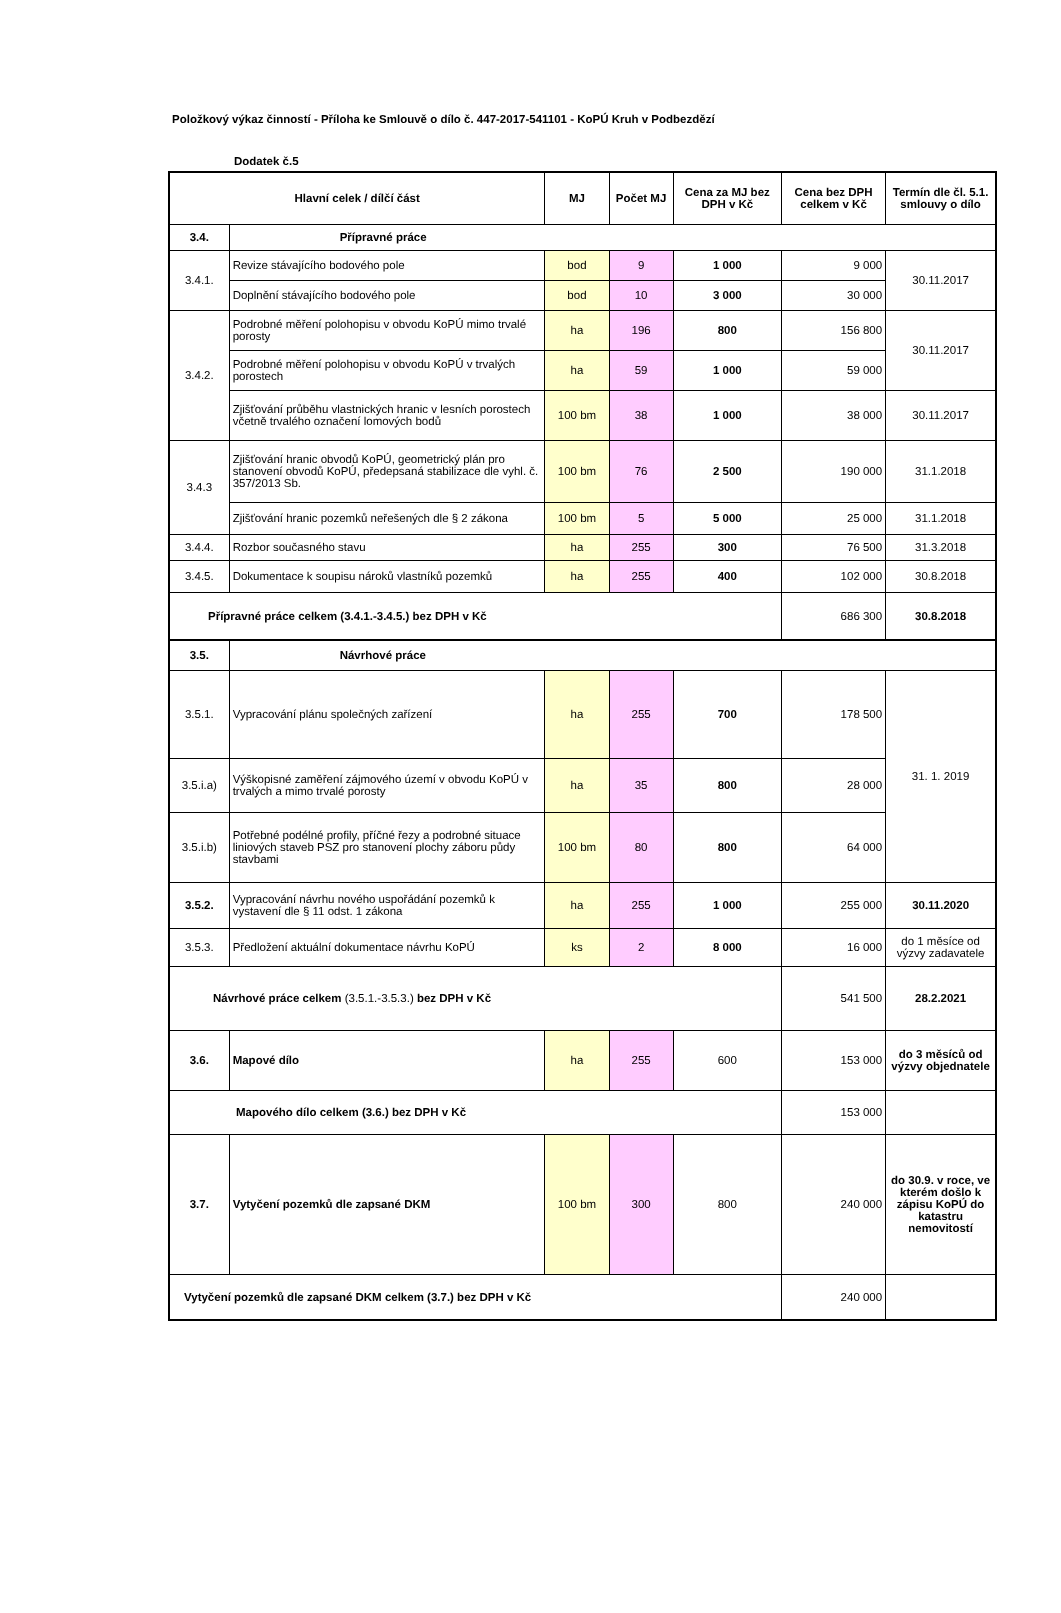Položkový výkaz činností - Příloha ke Smlouvě o dílo č. 447-2017-541101 - KoPÚ Kruh v Podbezdězí
Dodatek č.5
| Hlavní celek / dílčí část | | MJ | Počet MJ | Cena za MJ bez DPH v Kč | Cena bez DPH celkem v Kč | Termín dle čl. 5.1. smlouvy o dílo |
| --- | --- | --- | --- | --- | --- | --- |
| 3.4. | Přípravné práce | | | | | |
| 3.4.1. | Revize stávajícího bodového pole | bod | 9 | 1 000 | 9 000 | 30.11.2017 |
| | Doplnění stávajícího bodového pole | bod | 10 | 3 000 | 30 000 | |
| 3.4.2. | Podrobné měření polohopisu v obvodu KoPÚ mimo trvalé porosty | ha | 196 | 800 | 156 800 | 30.11.2017 |
| | Podrobné měření polohopisu v obvodu KoPÚ v trvalých porostech | ha | 59 | 1 000 | 59 000 | |
| | Zjišťování průběhu vlastnických hranic v lesních porostech včetně trvalého označení lomových bodů | 100 bm | 38 | 1 000 | 38 000 | 30.11.2017 |
| 3.4.3 | Zjišťování hranic obvodů KoPÚ, geometrický plán pro stanovení obvodů KoPÚ, předepsaná stabilizace dle vyhl. č. 357/2013 Sb. | 100 bm | 76 | 2 500 | 190 000 | 31.1.2018 |
| | Zjišťování hranic pozemků neřešených dle § 2 zákona | 100 bm | 5 | 5 000 | 25 000 | 31.1.2018 |
| 3.4.4. | Rozbor současného stavu | ha | 255 | 300 | 76 500 | 31.3.2018 |
| 3.4.5. | Dokumentace k soupisu nároků vlastníků pozemků | ha | 255 | 400 | 102 000 | 30.8.2018 |
| Přípravné práce celkem (3.4.1.-3.4.5.) bez DPH v Kč | | | | | 686 300 | 30.8.2018 |
| 3.5. | Návrhové práce | | | | | |
| 3.5.1. | Vypracování plánu společných zařízení | ha | 255 | 700 | 178 500 | 31. 1. 2019 |
| 3.5.i.a) | Výškopisné zaměření zájmového území v obvodu KoPÚ v trvalých a mimo trvalé porosty | ha | 35 | 800 | 28 000 | |
| 3.5.i.b) | Potřebné podélné profily, příčné řezy a podrobné situace liniových staveb PSZ pro stanovení plochy záboru půdy stavbami | 100 bm | 80 | 800 | 64 000 | |
| 3.5.2. | Vypracování návrhu nového uspořádání pozemků k vystavení dle § 11 odst. 1 zákona | ha | 255 | 1 000 | 255 000 | 30.11.2020 |
| 3.5.3. | Předložení aktuální dokumentace návrhu KoPÚ | ks | 2 | 8 000 | 16 000 | do 1 měsíce od výzvy zadavatele |
| Návrhové práce celkem (3.5.1.-3.5.3.) bez DPH v Kč | | | | | 541 500 | 28.2.2021 |
| 3.6. | Mapové dílo | ha | 255 | 600 | 153 000 | do 3 měsíců od výzvy objednatele |
| Mapového dílo celkem (3.6.) bez DPH v Kč | | | | | 153 000 | |
| 3.7. | Vytyčení pozemků dle zapsané DKM | 100 bm | 300 | 800 | 240 000 | do 30.9. v roce, ve kterém došlo k zápisu KoPÚ do katastru nemovitostí |
| Vytyčení pozemků dle zapsané DKM celkem (3.7.) bez DPH v Kč | | | | | 240 000 | |